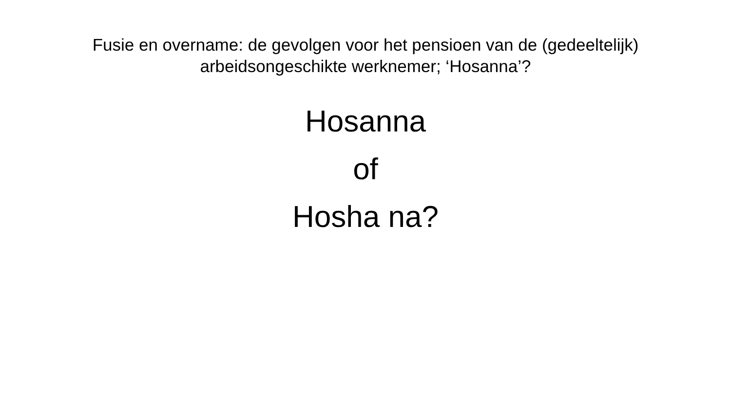Fusie en overname: de gevolgen voor het pensioen van de (gedeeltelijk)
arbeidsongeschikte werknemer; ‘Hosanna’?
Hosanna
of
Hosha na?